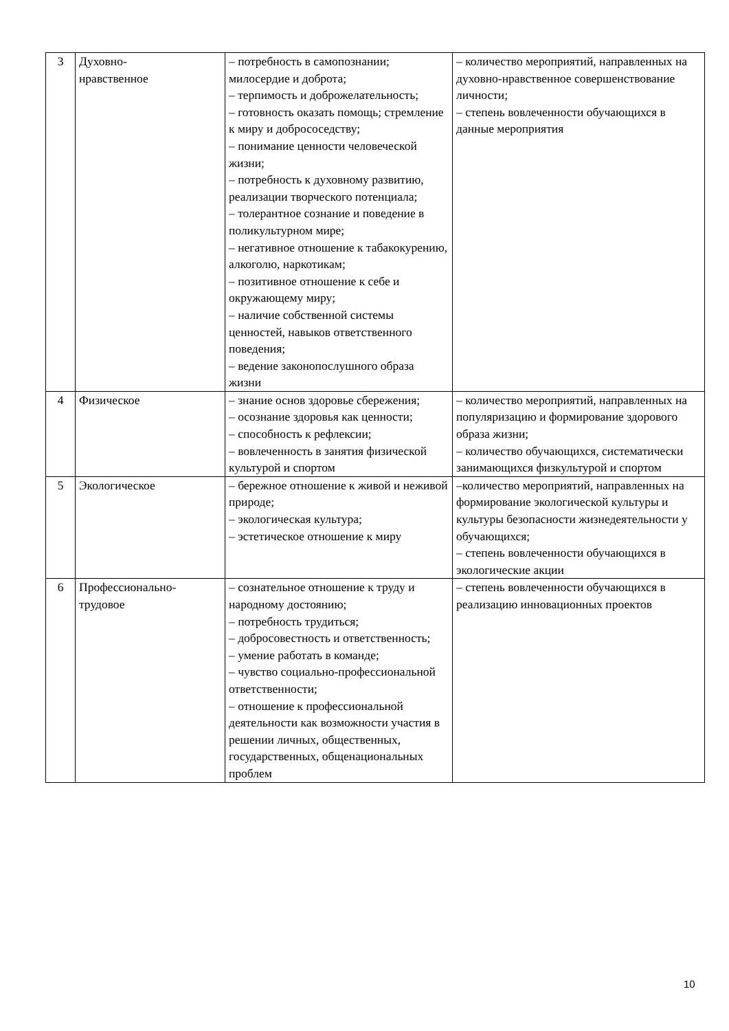| 3 | Духовно- нравственное | – потребность в самопознании; милосердие и доброта; – терпимость и доброжелательность; – готовность оказать помощь; стремление к миру и добрососедству; – понимание ценности человеческой жизни; – потребность к духовному развитию, реализации творческого потенциала; – толерантное сознание и поведение в поликультурном мире; – негативное отношение к табакокурению, алкоголю, наркотикам; – позитивное отношение к себе и окружающему миру; – наличие собственной системы ценностей, навыков ответственного поведения; – ведение законопослушного образа жизни | – количество мероприятий, направленных на духовно-нравственное совершенствование личности; – степень вовлеченности обучающихся в данные мероприятия |
| 4 | Физическое | – знание основ здоровье сбережения; – осознание здоровья как ценности; – способность к рефлексии; – вовлеченность в занятия физической культурой и спортом | – количество мероприятий, направленных на популяризацию и формирование здорового образа жизни; – количество обучающихся, систематически занимающихся физкультурой и спортом |
| 5 | Экологическое | – бережное отношение к живой и неживой природе; – экологическая культура; – эстетическое отношение к миру | –количество мероприятий, направленных на формирование экологической культуры и культуры безопасности жизнедеятельности у обучающихся; – степень вовлеченности обучающихся в экологические акции |
| 6 | Профессионально- трудовое | – сознательное отношение к труду и народному достоянию; – потребность трудиться; – добросовестность и ответственность; – умение работать в команде; – чувство социально-профессиональной ответственности; – отношение к профессиональной деятельности как возможности участия в решении личных, общественных, государственных, общенациональных проблем | – степень вовлеченности обучающихся в реализацию инновационных проектов |
10